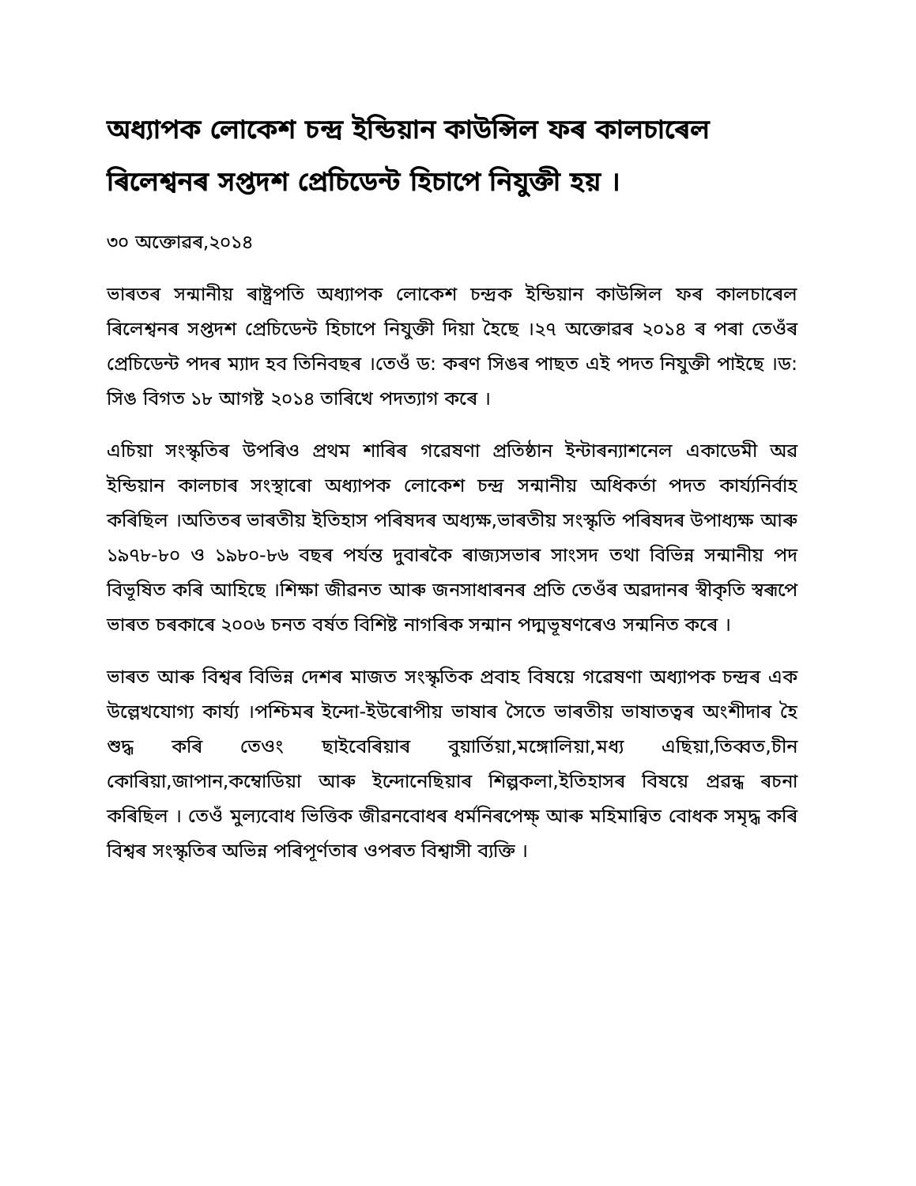অধ্যাপক লোকেশ চন্দ্ৰ ইন্ডিয়ান কাউন্সিল ফৰ কালচাৰেল ৰিলেশ্বনৰ সপ্তদশ প্ৰেচিডেন্ট হিচাপে নিযুক্তী হয় ।
৩০ অক্তোৱৰ,২০১৪
ভাৰতৰ সন্মানীয় ৰাষ্ট্ৰপতি অধ্যাপক লোকেশ চন্দ্ৰক ইন্ডিয়ান কাউন্সিল ফৰ কালচাৰেল ৰিলেশ্বনৰ সপ্তদশ প্ৰেচিডেন্ট হিচাপে নিযুক্তী দিয়া হৈছে ।২৭ অক্তোৱৰ ২০১৪ ৰ পৰা তেওঁৰ প্ৰেচিডেন্ট পদৰ ম্যাদ হব তিনিবছৰ ।তেওঁ ড: কৰণ সিঙৰ পাছত এই পদত নিযুক্তী পাইছে ।ড: সিঙ বিগত ১৮ আগষ্ট ২০১৪ তাৰিখে পদত্যাগ কৰে ।
এচিয়া সংস্কৃতিৰ উপৰিও প্ৰথম শাৰিৰ গৱেষণা প্ৰতিষ্ঠান ইন্টাৰন্যাশনেল একাডেমী অৱ ইন্ডিয়ান কালচাৰ সংস্থাৰো অধ্যাপক লোকেশ চন্দ্ৰ সন্মানীয় অধিকৰ্তা পদত কাৰ্য্যনিৰ্বাহ কৰিছিল ।অতিতৰ ভাৰতীয় ইতিহাস পৰিষদৰ অধ্যক্ষ,ভাৰতীয় সংস্কৃতি পৰিষদৰ উপাধ্যক্ষ আৰু ১৯৭৮-৮০ ও ১৯৮০-৮৬ বছৰ পৰ্যন্ত দুবাৰকৈ ৰাজ্যসভাৰ সাংসদ তথা বিভিন্ন সন্মানীয় পদ বিভূষিত কৰি আহিছে ।শিক্ষা জীৱনত আৰু জনসাধাৰনৰ প্ৰতি তেওঁৰ অৱদানৰ স্বীকৃতি স্বৰূপে ভাৰত চৰকাৰে ২০০৬ চনত বৰ্ষত বিশিষ্ট নাগৰিক সন্মান পদ্মভূষণৰেও সন্মনিত কৰে ।
ভাৰত আৰু বিশ্বৰ বিভিন্ন দেশৰ মাজত সংস্কৃতিক প্ৰবাহ বিষয়ে গৱেষণা অধ্যাপক চন্দ্ৰৰ এক উল্লেখযোগ্য কাৰ্য্য ।পশ্চিমৰ ইন্দো-ইউৰোপীয় ভাষাৰ সৈতে ভাৰতীয় ভাষাতত্বৰ অংশীদাৰ হৈ শুদ্ধ কৰি তেওং ছাইবেৰিয়াৰ বুয়াৰ্তিয়া,মঙ্গোলিয়া,মধ্য এছিয়া,তিব্বত,চীন কোৰিয়া,জাপান,কম্বোডিয়া আৰু ইন্দোনেছিয়াৰ শিল্পকলা,ইতিহাসৰ বিষয়ে প্ৰৱন্ধ ৰচনা কৰিছিল । তেওঁ মুল্যবোধ ভিত্তিক জীৱনবোধৰ ধৰ্মনিৰপেক্ষ্ আৰু মহিমান্বিত বোধক সমৃদ্ধ কৰি বিশ্বৰ সংস্কৃতিৰ অভিন্ন পৰিপূৰ্ণতাৰ ওপৰত বিশ্বাসী ব্যক্তি ।